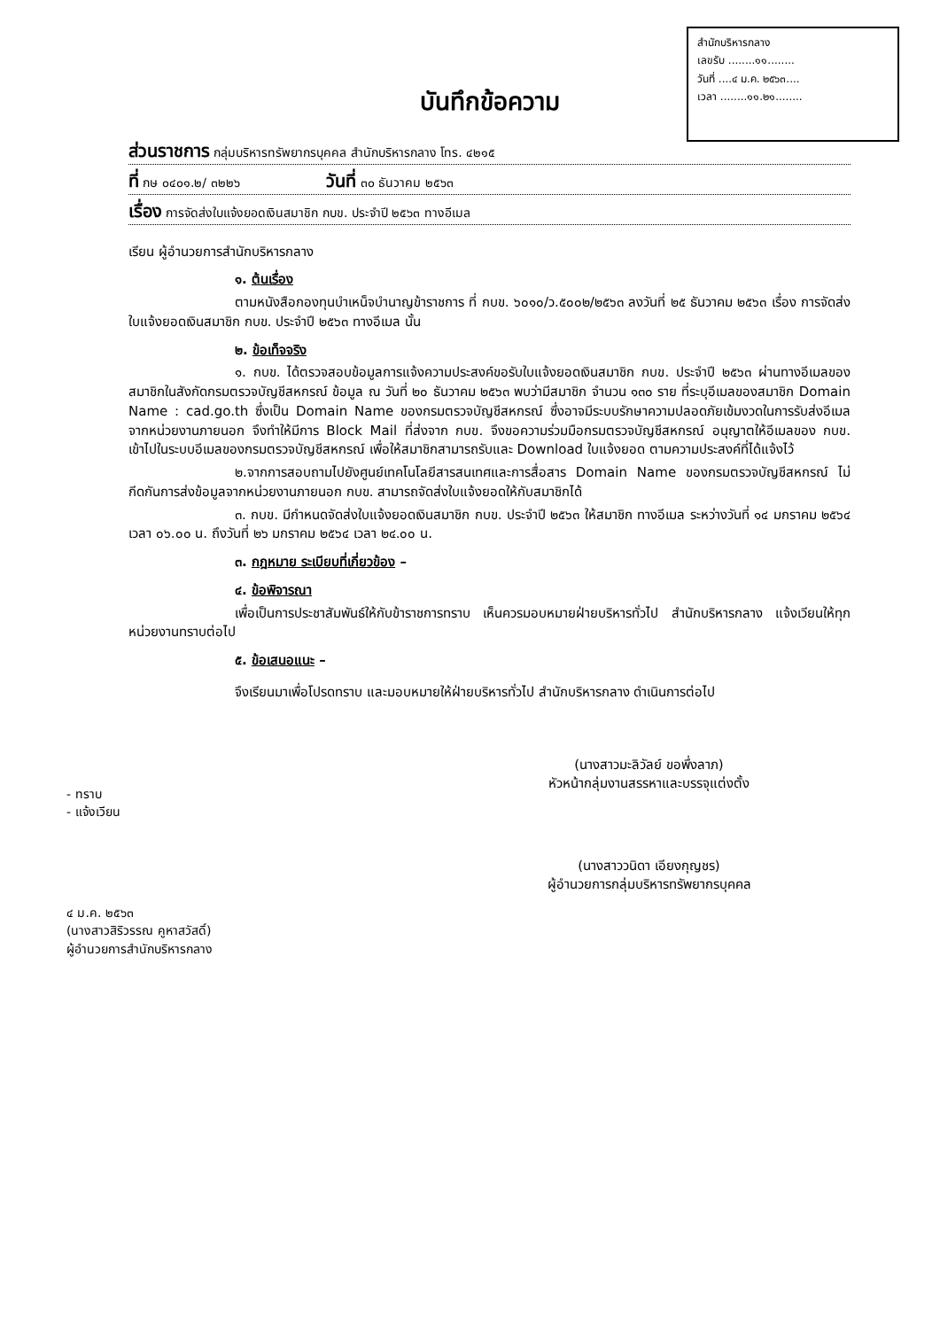สำนักบริหารกลาง
เลขรับ ........๑๑........
วันที่ ....๔ ม.ค. ๒๕๖๓....
เวลา ........๑๑.๒๑........
บันทึกข้อความ
ส่วนราชการ กลุ่มบริหารทรัพยากรบุคคล สำนักบริหารกลาง โทร. ๔๒๑๕
ที่ กษ ๐๔๐๑.๒/ ๓๒๒๖ วันที่ ๓๐ ธันวาคม ๒๕๖๓
เรื่อง การจัดส่งใบแจ้งยอดเงินสมาชิก กบข. ประจำปี ๒๕๖๓ ทางอีเมล
เรียน ผู้อำนวยการสำนักบริหารกลาง
๑. ต้นเรื่อง
ตามหนังสือกองทุนบำเหน็จบำนาญข้าราชการ ที่ กบข. ๖๐๑๐/ว.๕๐๐๒/๒๕๖๓ ลงวันที่ ๒๕ ธันวาคม ๒๕๖๓ เรื่อง การจัดส่งใบแจ้งยอดเงินสมาชิก กบข. ประจำปี ๒๕๖๓ ทางอีเมล นั้น
๒. ข้อเท็จจริง
๑. กบข. ได้ตรวจสอบข้อมูลการแจ้งความประสงค์ขอรับใบแจ้งยอดเงินสมาชิก กบข. ประจำปี ๒๕๖๓ ผ่านทางอีเมลของสมาชิกในสังกัดกรมตรวจบัญชีสหกรณ์ ข้อมูล ณ วันที่ ๒๐ ธันวาคม ๒๕๖๓ พบว่ามีสมาชิก จำนวน ๑๓๐ ราย ที่ระบุอีเมลของสมาชิก Domain Name : cad.go.th ซึ่งเป็น Domain Name ของกรมตรวจบัญชีสหกรณ์ ซึ่งอาจมีระบบรักษาความปลอดภัยเข้มงวดในการรับส่งอีเมลจากหน่วยงานภายนอก จึงทำให้มีการ Block Mail ที่ส่งจาก กบข. จึงขอความร่วมมือกรมตรวจบัญชีสหกรณ์ อนุญาตให้อีเมลของ กบข. เข้าไปในระบบอีเมลของกรมตรวจบัญชีสหกรณ์ เพื่อให้สมาชิกสามารถรับและ Download ใบแจ้งยอด ตามความประสงค์ที่ได้แจ้งไว้
๒.จากการสอบถามไปยังศูนย์เทคโนโลยีสารสนเทศและการสื่อสาร Domain Name ของกรมตรวจบัญชีสหกรณ์ ไม่กีดกันการส่งข้อมูลจากหน่วยงานภายนอก กบข. สามารถจัดส่งใบแจ้งยอดให้กับสมาชิกได้
๓. กบข. มีกำหนดจัดส่งใบแจ้งยอดเงินสมาชิก กบข. ประจำปี ๒๕๖๓ ให้สมาชิก ทางอีเมล ระหว่างวันที่ ๑๔ มกราคม ๒๕๖๔ เวลา ๐๖.๐๐ น. ถึงวันที่ ๒๖ มกราคม ๒๕๖๔ เวลา ๒๔.๐๐ น.
๓. กฎหมาย ระเบียบที่เกี่ยวข้อง –
๔. ข้อพิจารณา
เพื่อเป็นการประชาสัมพันธ์ให้กับข้าราชการทราบ เห็นควรมอบหมายฝ่ายบริหารทั่วไป สำนักบริหารกลาง แจ้งเวียนให้ทุกหน่วยงานทราบต่อไป
๕. ข้อเสนอแนะ –
จึงเรียนมาเพื่อโปรดทราบ และมอบหมายให้ฝ่ายบริหารทั่วไป สำนักบริหารกลาง ดำเนินการต่อไป
(นางสาวมะลิวัลย์ ขอพึ่งลาภ)
หัวหน้ากลุ่มงานสรรหาและบรรจุแต่งตั้ง
- ทราบ
- แจ้งเวียน
(นางสาววนิดา เอียงกุญชร)
ผู้อำนวยการกลุ่มบริหารทรัพยากรบุคคล
๔ ม.ค. ๒๕๖๓
(นางสาวสิริวรรณ คูหาสวัสดิ์)
ผู้อำนวยการสำนักบริหารกลาง